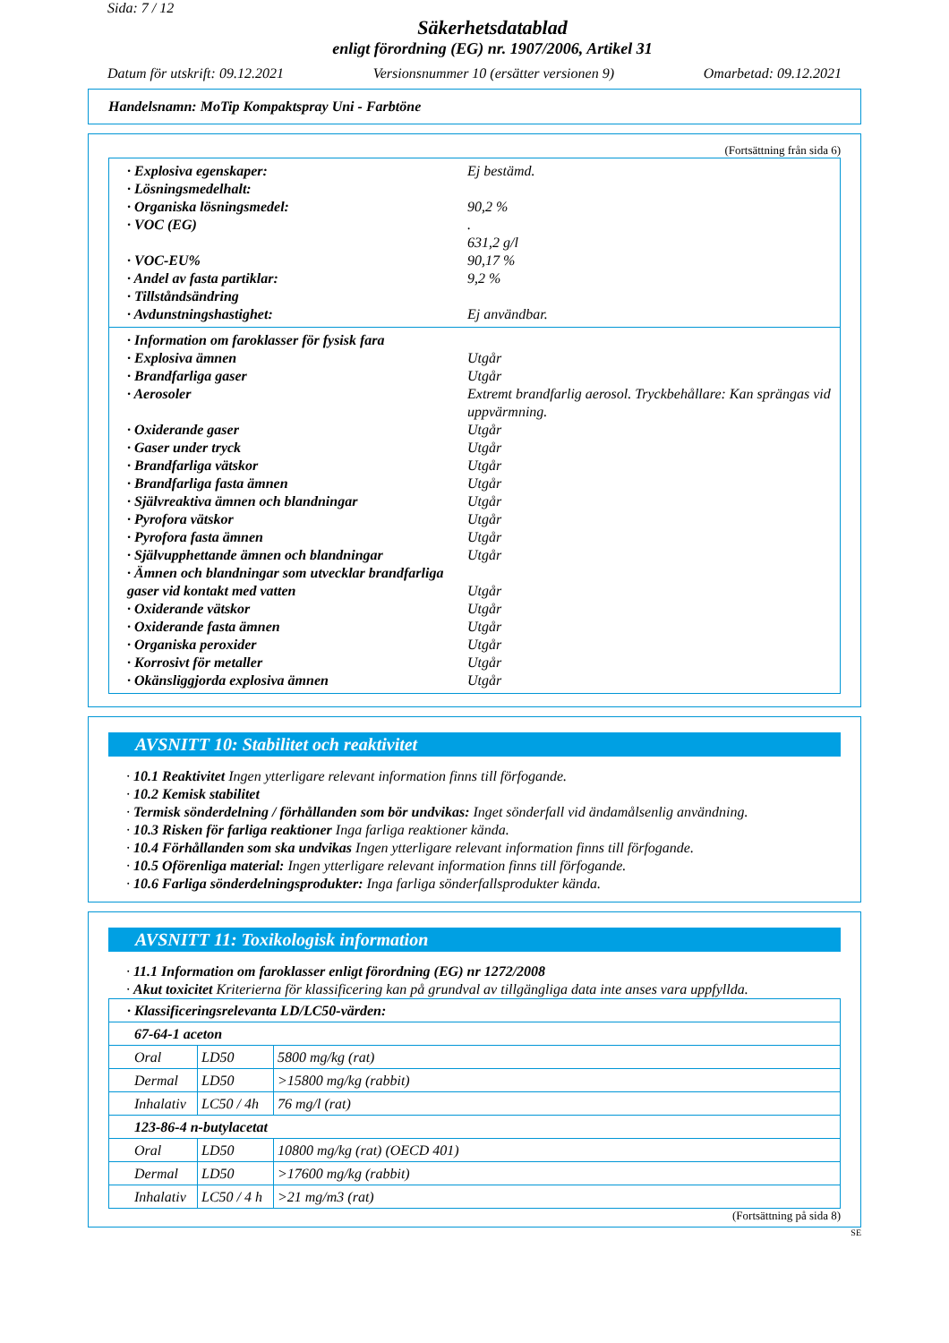Sida: 7 / 12
Säkerhetsdatablad
enligt förordning (EG) nr. 1907/2006, Artikel 31
Datum för utskrift: 09.12.2021 Versionsnummer 10 (ersätter versionen 9) Omarbetad: 09.12.2021
Handelsnamn: MoTip Kompaktspray Uni - Farbtöne
(Fortsättning från sida 6)
· Explosiva egenskaper: Ej bestämd.
· Lösningsmedelhalt:
· Organiska lösningsmedel: 90,2 %
· VOC (EG).
631,2 g/l
· VOC-EU% 90,17 %
· Andel av fasta partiklar: 9,2 %
· Tillståndsändring
· Avdunstningshastighet: Ej användbar.
· Information om faroklasser för fysisk fara
· Explosiva ämnen Utgår
· Brandfarliga gaser Utgår
· Aerosoler Extremt brandfarlig aerosol. Tryckbehållare: Kan sprängas vid uppvärmning.
· Oxiderande gaser Utgår
· Gaser under tryck Utgår
· Brandfarliga vätskor Utgår
· Brandfarliga fasta ämnen Utgår
· Självreaktiva ämnen och blandningar Utgår
· Pyrofora vätskor Utgår
· Pyrofora fasta ämnen Utgår
· Självupphettande ämnen och blandningar Utgår
· Ämnen och blandningar som utvecklar brandfarliga gaser vid kontakt med vatten
Utgår
· Oxiderande vätskor Utgår
· Oxiderande fasta ämnen Utgår
· Organiska peroxider Utgår
· Korrosivt för metaller Utgår
· Okänsliggjorda explosiva ämnen Utgår
AVSNITT 10: Stabilitet och reaktivitet
· 10.1 Reaktivitet Ingen ytterligare relevant information finns till förfogande.
· 10.2 Kemisk stabilitet
· Termisk sönderdelning / förhållanden som bör undvikas: Inget sönderfall vid ändamålsenlig användning.
· 10.3 Risken för farliga reaktioner Inga farliga reaktioner kända.
· 10.4 Förhållanden som ska undvikas Ingen ytterligare relevant information finns till förfogande.
· 10.5 Oförenliga material: Ingen ytterligare relevant information finns till förfogande.
· 10.6 Farliga sönderdelningsprodukter: Inga farliga sönderfallsprodukter kända.
AVSNITT 11: Toxikologisk information
· 11.1 Information om faroklasser enligt förordning (EG) nr 1272/2008
· Akut toxicitet Kriterierna för klassificering kan på grundval av tillgängliga data inte anses vara uppfyllda.
| · Klassificeringsrelevanta LD/LC50-värden: | | |
| 67-64-1 aceton | | |
| Oral | LD50 | 5800 mg/kg (rat) |
| Dermal | LD50 | >15800 mg/kg (rabbit) |
| Inhalativ | LC50 / 4h | 76 mg/l (rat) |
| 123-86-4 n-butylacetat | | |
| Oral | LD50 | 10800 mg/kg (rat) (OECD 401) |
| Dermal | LD50 | >17600 mg/kg (rabbit) |
| Inhalativ | LC50 / 4 h | >21 mg/m3 (rat) |
(Fortsättning på sida 8)
SE